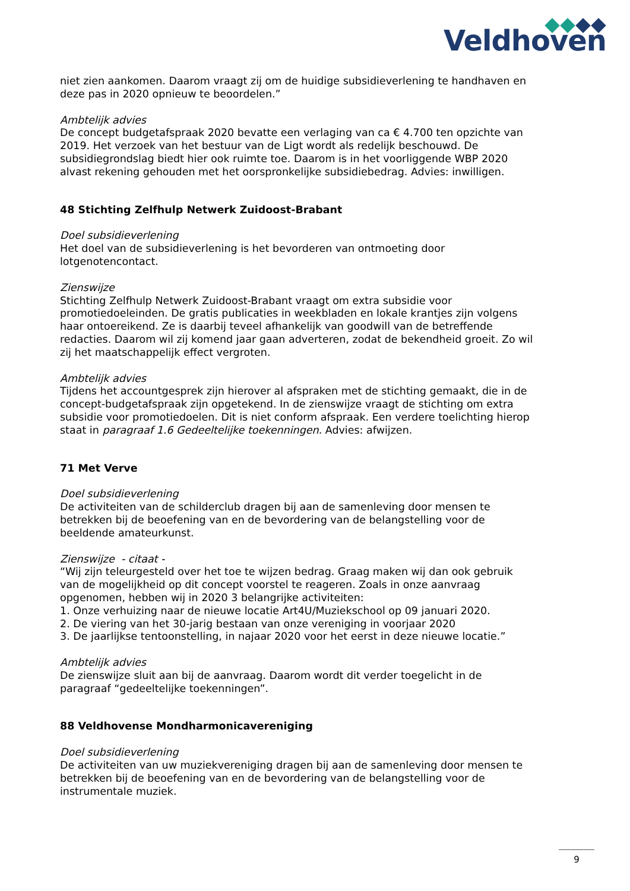Veldhoven
niet zien aankomen. Daarom vraagt zij om de huidige subsidieverlening te handhaven en deze pas in 2020 opnieuw te beoordelen.”
Ambtelijk advies
De concept budgetafspraak 2020 bevatte een verlaging van ca € 4.700 ten opzichte van 2019. Het verzoek van het bestuur van de Ligt wordt als redelijk beschouwd. De subsidiegrondslag biedt hier ook ruimte toe. Daarom is in het voorliggende WBP 2020 alvast rekening gehouden met het oorspronkelijke subsidiebedrag. Advies: inwilligen.
48 Stichting Zelfhulp Netwerk Zuidoost-Brabant
Doel subsidieverlening
Het doel van de subsidieverlening is het bevorderen van ontmoeting door lotgenotencontact.
Zienswijze
Stichting Zelfhulp Netwerk Zuidoost-Brabant vraagt om extra subsidie voor promotiedoeleinden. De gratis publicaties in weekbladen en lokale krantjes zijn volgens haar ontoereikend. Ze is daarbij teveel afhankelijk van goodwill van de betreffende redacties. Daarom wil zij komend jaar gaan adverteren, zodat de bekendheid groeit. Zo wil zij het maatschappelijk effect vergroten.
Ambtelijk advies
Tijdens het accountgesprek zijn hierover al afspraken met de stichting gemaakt, die in de concept-budgetafspraak zijn opgetekend. In de zienswijze vraagt de stichting om extra subsidie voor promotiedoelen. Dit is niet conform afspraak. Een verdere toelichting hierop staat in paragraaf 1.6 Gedeeltelijke toekenningen. Advies: afwijzen.
71 Met Verve
Doel subsidieverlening
De activiteiten van de schilderclub dragen bij aan de samenleving door mensen te betrekken bij de beoefening van en de bevordering van de belangstelling voor de beeldende amateurkunst.
Zienswijze - citaat -
“Wij zijn teleurgesteld over het toe te wijzen bedrag. Graag maken wij dan ook gebruik van de mogelijkheid op dit concept voorstel te reageren. Zoals in onze aanvraag opgenomen, hebben wij in 2020 3 belangrijke activiteiten:
1. Onze verhuizing naar de nieuwe locatie Art4U/Muziekschool op 09 januari 2020.
2. De viering van het 30-jarig bestaan van onze vereniging in voorjaar 2020
3. De jaarlijkse tentoonstelling, in najaar 2020 voor het eerst in deze nieuwe locatie.”
Ambtelijk advies
De zienswijze sluit aan bij de aanvraag. Daarom wordt dit verder toegelicht in de paragraaf “gedeeltelijke toekenningen”.
88 Veldhovense Mondharmonicavereniging
Doel subsidieverlening
De activiteiten van uw muziekvereniging dragen bij aan de samenleving door mensen te betrekken bij de beoefening van en de bevordering van de belangstelling voor de instrumentale muziek.
9